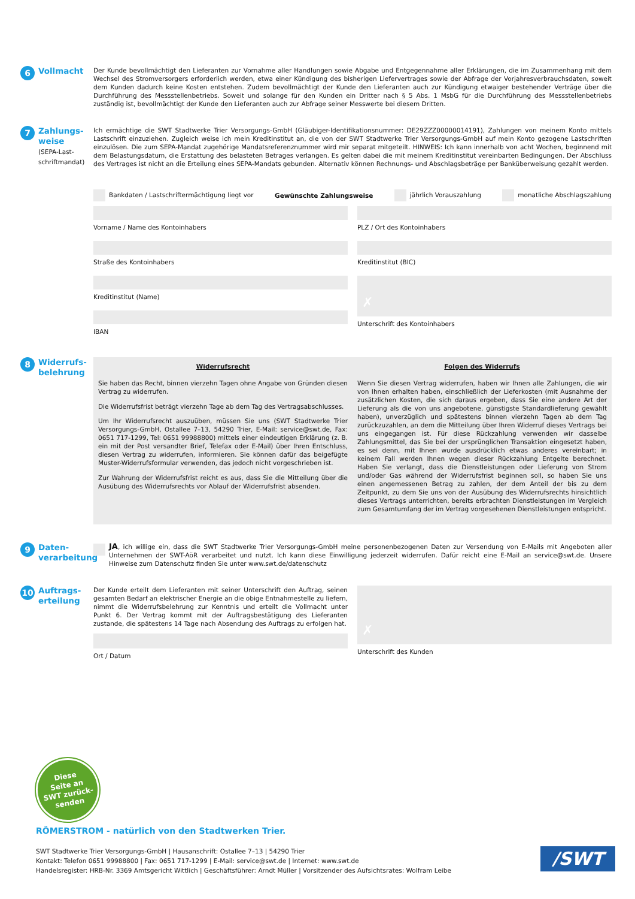6 Vollmacht
Der Kunde bevollmächtigt den Lieferanten zur Vornahme aller Handlungen sowie Abgabe und Entgegennahme aller Erklärungen, die im Zusammenhang mit dem Wechsel des Stromversorgers erforderlich werden, etwa einer Kündigung des bisherigen Liefervertrages sowie der Abfrage der Vorjahresverbrauchsdaten, soweit dem Kunden dadurch keine Kosten entstehen. Zudem bevollmächtigt der Kunde den Lieferanten auch zur Kündigung etwaiger bestehender Verträge über die Durchführung des Messstellenbetriebs. Soweit und solange für den Kunden ein Dritter nach § 5 Abs. 1 MsbG für die Durchführung des Messstellenbetriebs zuständig ist, bevollmächtigt der Kunde den Lieferanten auch zur Abfrage seiner Messwerte bei diesem Dritten.
7 Zahlungs-
weise
(SEPA-Last-
schriftmandat)
Ich ermächtige die SWT Stadtwerke Trier Versorgungs-GmbH (Gläubiger-Identifikationsnummer: DE29ZZZ00000014191), Zahlungen von meinem Konto mittels Lastschrift einzuziehen. Zugleich weise ich mein Kreditinstitut an, die von der SWT Stadtwerke Trier Versorgungs-GmbH auf mein Konto gezogene Lastschriften einzulösen. Die zum SEPA-Mandat zugehörige Mandatsreferenznummer wird mir separat mitgeteilt. HINWEIS: Ich kann innerhalb von acht Wochen, beginnend mit dem Belastungsdatum, die Erstattung des belasteten Betrages verlangen. Es gelten dabei die mit meinem Kreditinstitut vereinbarten Bedingungen. Der Abschluss des Vertrages ist nicht an die Erteilung eines SEPA-Mandats gebunden. Alternativ können Rechnungs- und Abschlagsbeträge per Banküberweisung gezahlt werden.
Bankdaten / Lastschriftermächtigung liegt vor Gewünschte Zahlungsweise jährlich Vorauszahlung monatliche Abschlagszahlung
Vorname / Name des Kontoinhabers
Straße des Kontoinhabers
Kreditinstitut (Name)
IBAN
PLZ / Ort des Kontoinhabers
Kreditinstitut (BIC)
✗
Unterschrift des Kontoinhabers
8 Widerrufs-
belehrung
Widerrufsrecht
Sie haben das Recht, binnen vierzehn Tagen ohne Angabe von Gründen diesen Vertrag zu widerrufen.
Die Widerrufsfrist beträgt vierzehn Tage ab dem Tag des Vertragsabschlusses.
Um Ihr Widerrufsrecht auszuüben, müssen Sie uns (SWT Stadtwerke Trier Versorgungs-GmbH, Ostallee 7–13, 54290 Trier, E-Mail: service@swt.de, Fax: 0651 717-1299, Tel: 0651 99988800) mittels einer eindeutigen Erklärung (z. B. ein mit der Post versandter Brief, Telefax oder E-Mail) über Ihren Entschluss, diesen Vertrag zu widerrufen, informieren. Sie können dafür das beigefügte Muster-Widerrufsformular verwenden, das jedoch nicht vorgeschrieben ist.
Zur Wahrung der Widerrufsfrist reicht es aus, dass Sie die Mitteilung über die Ausübung des Widerrufsrechts vor Ablauf der Widerrufsfrist absenden.
Folgen des Widerrufs
Wenn Sie diesen Vertrag widerrufen, haben wir Ihnen alle Zahlungen, die wir von Ihnen erhalten haben, einschließlich der Lieferkosten (mit Ausnahme der zusätzlichen Kosten, die sich daraus ergeben, dass Sie eine andere Art der Lieferung als die von uns angebotene, günstigste Standardlieferung gewählt haben), unverzüglich und spätestens binnen vierzehn Tagen ab dem Tag zurückzuzahlen, an dem die Mitteilung über Ihren Widerruf dieses Vertrags bei uns eingegangen ist. Für diese Rückzahlung verwenden wir dasselbe Zahlungsmittel, das Sie bei der ursprünglichen Transaktion eingesetzt haben, es sei denn, mit Ihnen wurde ausdrücklich etwas anderes vereinbart; in keinem Fall werden Ihnen wegen dieser Rückzahlung Entgelte berechnet. Haben Sie verlangt, dass die Dienstleistungen oder Lieferung von Strom und/oder Gas während der Widerrufsfrist beginnen soll, so haben Sie uns einen angemessenen Betrag zu zahlen, der dem Anteil der bis zu dem Zeitpunkt, zu dem Sie uns von der Ausübung des Widerrufsrechts hinsichtlich dieses Vertrags unterrichten, bereits erbrachten Dienstleistungen im Vergleich zum Gesamtumfang der im Vertrag vorgesehenen Dienstleistungen entspricht.
9 Daten-
verarbeitung
JA, ich willige ein, dass die SWT Stadtwerke Trier Versorgungs-GmbH meine personenbezogenen Daten zur Versendung von E-Mails mit Angeboten aller Unternehmen der SWT-AöR verarbeitet und nutzt. Ich kann diese Einwilligung jederzeit widerrufen. Dafür reicht eine E-Mail an service@swt.de. Unsere Hinweise zum Datenschutz finden Sie unter www.swt.de/datenschutz
10 Auftrags-
erteilung
Der Kunde erteilt dem Lieferanten mit seiner Unterschrift den Auftrag, seinen gesamten Bedarf an elektrischer Energie an die obige Entnahmestelle zu liefern, nimmt die Widerrufsbelehrung zur Kenntnis und erteilt die Vollmacht unter Punkt 6. Der Vertrag kommt mit der Auftragsbestätigung des Lieferanten zustande, die spätestens 14 Tage nach Absendung des Auftrags zu erfolgen hat.
Ort / Datum
✗
Unterschrift des Kunden
Diese
Seite an
SWT zurück-
senden
RÖMERSTROM - natürlich von den Stadtwerken Trier.
SWT Stadtwerke Trier Versorgungs-GmbH | Hausanschrift: Ostallee 7–13 | 54290 Trier
Kontakt: Telefon 0651 99988800 | Fax: 0651 717-1299 | E-Mail: service@swt.de | Internet: www.swt.de
Handelsregister: HRB-Nr. 3369 Amtsgericht Wittlich | Geschäftsführer: Arndt Müller | Vorsitzender des Aufsichtsrates: Wolfram Leibe
/SWT